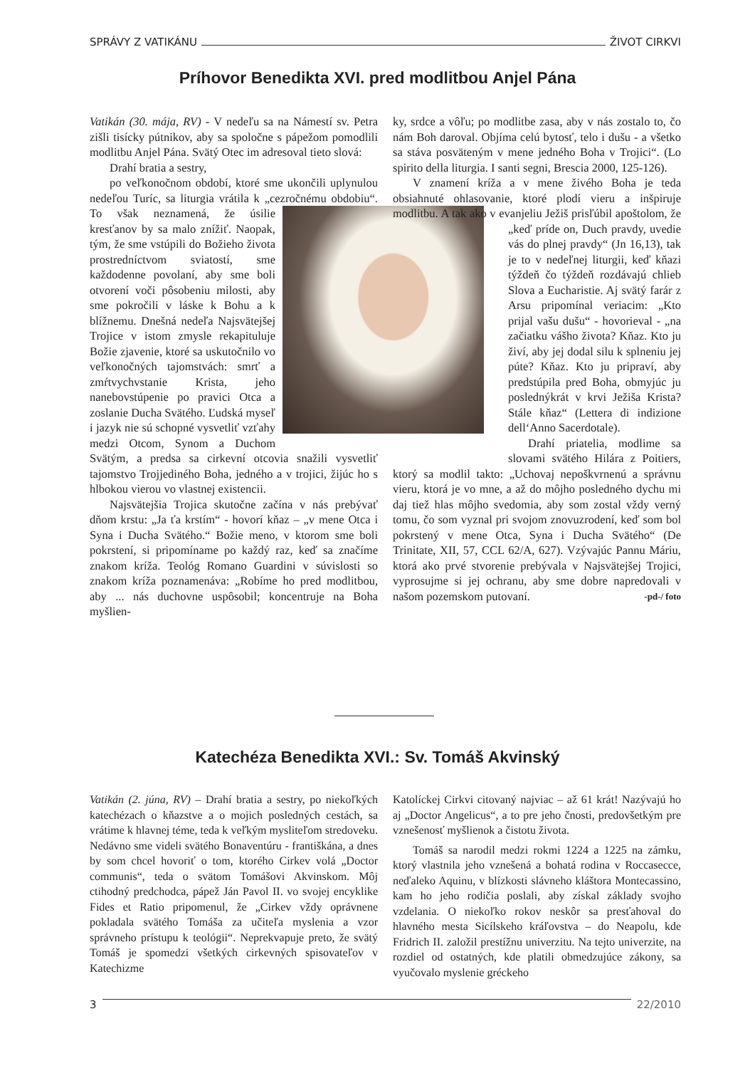SPRÁVY Z VATIKÁNU ŽIVOT CIRKVI
Príhovor Benedikta XVI. pred modlitbou Anjel Pána
Vatikán (30. mája, RV) - V nedeľu sa na Námestí sv. Petra zišli tisícky pútnikov, aby sa spoločne s pápežom pomodlili modlitbu Anjel Pána. Svätý Otec im adresoval tieto slová:
Drahí bratia a sestry,
po veľkonočnom období, ktoré sme ukončili uplynulou nedeľou Turíc, sa liturgia vrátila k „cezročnému obdobiu“. To však neznamená, že úsilie kresťanov by sa malo znížiť. Naopak, tým, že sme vstúpili do Božieho života prostredníctvom sviatostí, sme každodenne povolaní, aby sme boli otvorení voči pôsobeniu milosti, aby sme pokročili v láske k Bohu a k blížnemu. Dnešná nedeľa Najsvätejšej Trojice v istom zmysle rekapituluje Božie zjavenie, ktoré sa uskutočnilo vo veľkonočných tajomstvách: smrť a zmŕtvychvstanie Krista, jeho nanebovstúpenie po pravici Otca a zoslanie Ducha Svätého. Ľudská myseľ i jazyk nie sú schopné vysvetliť vzťahy medzi Otcom, Synom a Duchom Svätým, a predsa sa cirkevní otcovia snažili vysvetliť tajomstvo Trojjediného Boha, jedného a v trojici, žijúc ho s hlbokou vierou vo vlastnej existencii.
Najsvätejšia Trojica skutočne začína v nás prebývať dňom krstu: „Ja ťa krstím“ - hovorí kňaz – „v mene Otca i Syna i Ducha Svätého.“ Božie meno, v ktorom sme boli pokrstení, si pripomíname po každý raz, keď sa značíme znakom kríža. Teológ Romano Guardini v súvislosti so znakom kríža poznamenáva: „Robíme ho pred modlitbou, aby ... nás duchovne uspôsobil; koncentruje na Boha myšlien-
ky, srdce a vôľu; po modlitbe zasa, aby v nás zostalo to, čo nám Boh daroval. Objíma celú bytosť, telo i dušu - a všetko sa stáva posväteným v mene jedného Boha v Trojici“. (Lo spirito della liturgia. I santi segni, Brescia 2000, 125-126).
V znamení kríža a v mene živého Boha je teda obsiahnuté ohlasovanie, ktoré plodí vieru a inšpiruje modlitbu. A tak ako v evanjeliu Ježiš prisľúbil apoštolom, že „keď príde on, Duch pravdy, uvedie vás do plnej pravdy“ (Jn 16,13), tak je to v nedeľnej liturgii, keď kňazi týždeň čo týždeň rozdávajú chlieb Slova a Eucharistie. Aj svätý farár z Arsu pripomínal veriacim: „Kto prijal vašu dušu“ - hovorieval - „na začiatku vášho života? Kňaz. Kto ju živí, aby jej dodal silu k splneniu jej púte? Kňaz. Kto ju pripraví, aby predstúpila pred Boha, obmyjúc ju poslednýkrát v krvi Ježiša Krista? Stále kňaz“ (Lettera di indizione dell‘Anno Sacerdotale).
Drahí priatelia, modlime sa slovami svätého Hilára z Poitiers, ktorý sa modlil takto: „Uchovaj nepoškvrnenú a správnu vieru, ktorá je vo mne, a až do môjho posledného dychu mi daj tiež hlas môjho svedomia, aby som zostal vždy verný tomu, čo som vyznal pri svojom znovuzrodení, keď som bol pokrstený v mene Otca, Syna i Ducha Svätého“ (De Trinitate, XII, 57, CCL 62/A, 627). Vzývajúc Pannu Máriu, ktorá ako prvé stvorenie prebývala v Najsvätejšej Trojici, vyprosujme si jej ochranu, aby sme dobre napredovali v našom pozemskom putovaní. -pd-/ foto
Katechéza Benedikta XVI.: Sv. Tomáš Akvinský
Vatikán (2. júna, RV) – Drahí bratia a sestry, po niekoľkých katechézach o kňazstve a o mojich posledných cestách, sa vrátime k hlavnej téme, teda k veľkým mysliteľom stredoveku. Nedávno sme videli svätého Bonaventúru - františkána, a dnes by som chcel hovoriť o tom, ktorého Cirkev volá „Doctor communis“, teda o svätom Tomášovi Akvinskom. Môj ctihodný predchodca, pápež Ján Pavol II. vo svojej encyklike Fides et Ratio pripomenul, že „Cirkev vždy oprávnene pokladala svätého Tomáša za učiteľa myslenia a vzor správneho prístupu k teológii“. Neprekvapuje preto, že svätý Tomáš je spomedzi všetkých cirkevných spisovateľov v Katechizme
Katolíckej Cirkvi citovaný najviac – až 61 krát! Nazývajú ho aj „Doctor Angelicus“, a to pre jeho čnosti, predovšetkým pre vznešenosť myšlienok a čistotu života.
Tomáš sa narodil medzi rokmi 1224 a 1225 na zámku, ktorý vlastnila jeho vznešená a bohatá rodina v Roccasecce, neďaleko Aquinu, v blízkosti slávneho kláštora Montecassino, kam ho jeho rodičia poslali, aby získal základy svojho vzdelania. O niekoľko rokov neskôr sa presťahoval do hlavného mesta Sicílskeho kráľovstva – do Neapolu, kde Fridrich II. založil prestížnu univerzitu. Na tejto univerzite, na rozdiel od ostatných, kde platili obmedzujúce zákony, sa vyučovalo myslenie gréckeho
3 22/2010